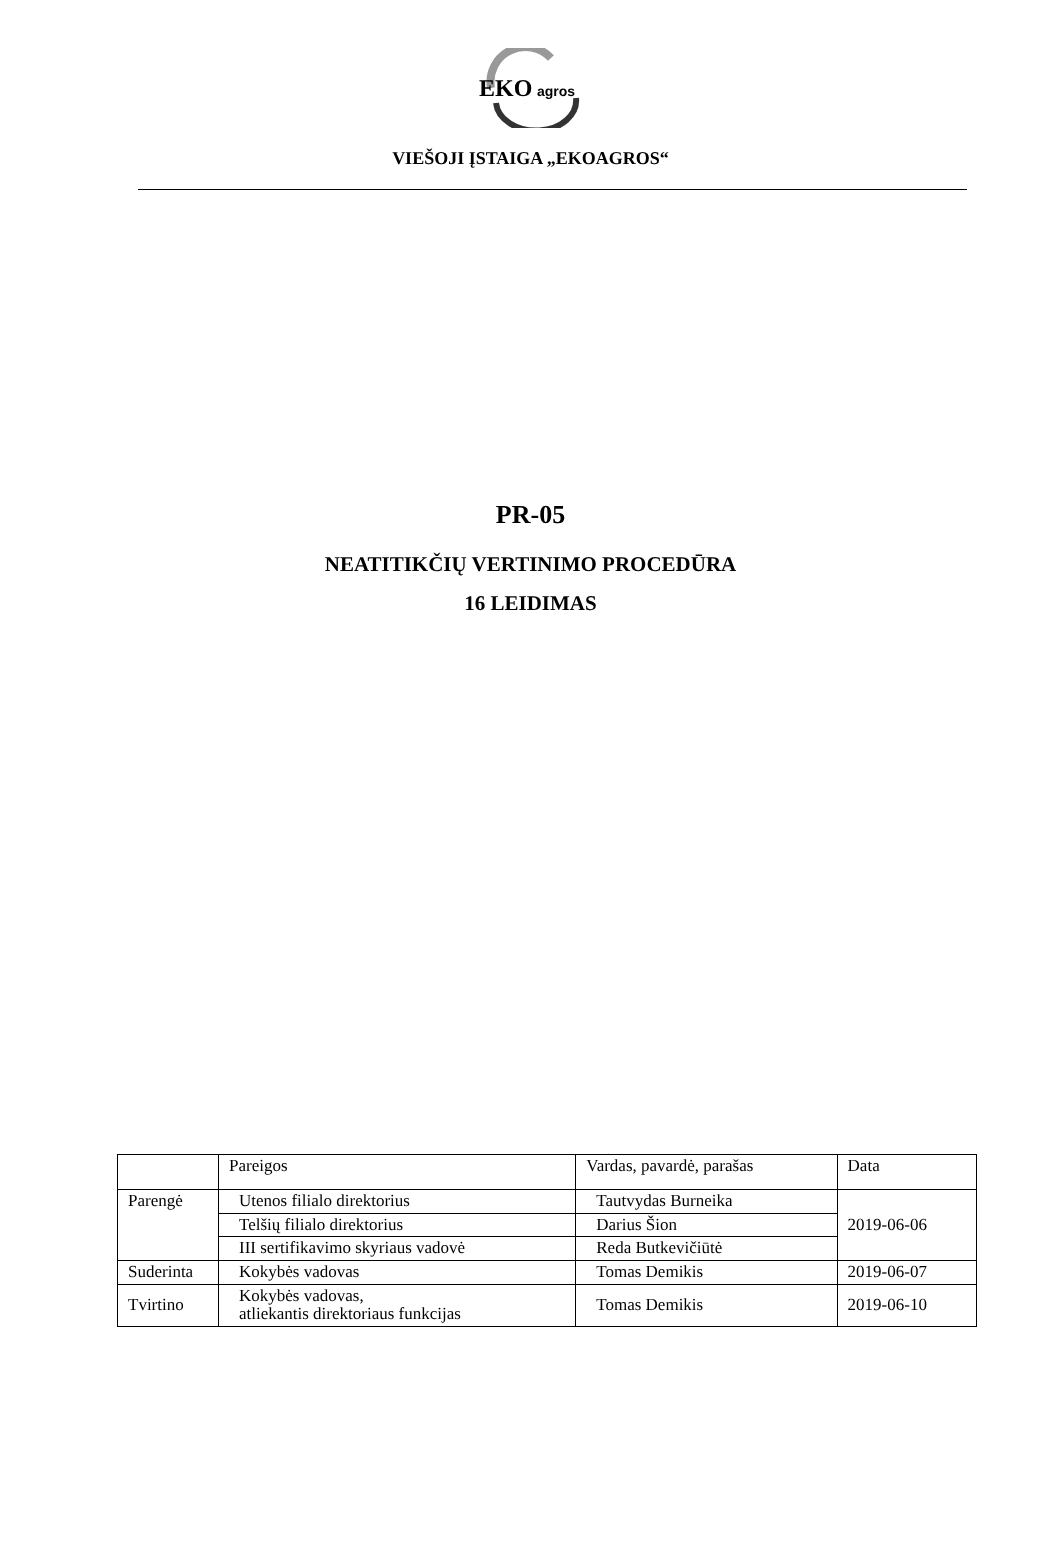EKO
agros
VIEŠOJI ĮSTAIGA „EKOAGROS“
PR-05
NEATITIKČIŲ VERTINIMO PROCEDŪRA
16 LEIDIMAS
| | Pareigos | Vardas, pavardė, parašas | Data |
| Parengė | Utenos filialo direktorius | Tautvydas Burneika | 2019-06-06 |
| | Telšių filialo direktorius | Darius Šion | |
| | III sertifikavimo skyriaus vadovė | Reda Butkevičiūtė | |
| Suderinta | Kokybės vadovas | Tomas Demikis | 2019-06-07 |
| Tvirtino | Kokybės vadovas, atliekantis direktoriaus funkcijas | Tomas Demikis | 2019-06-10 |